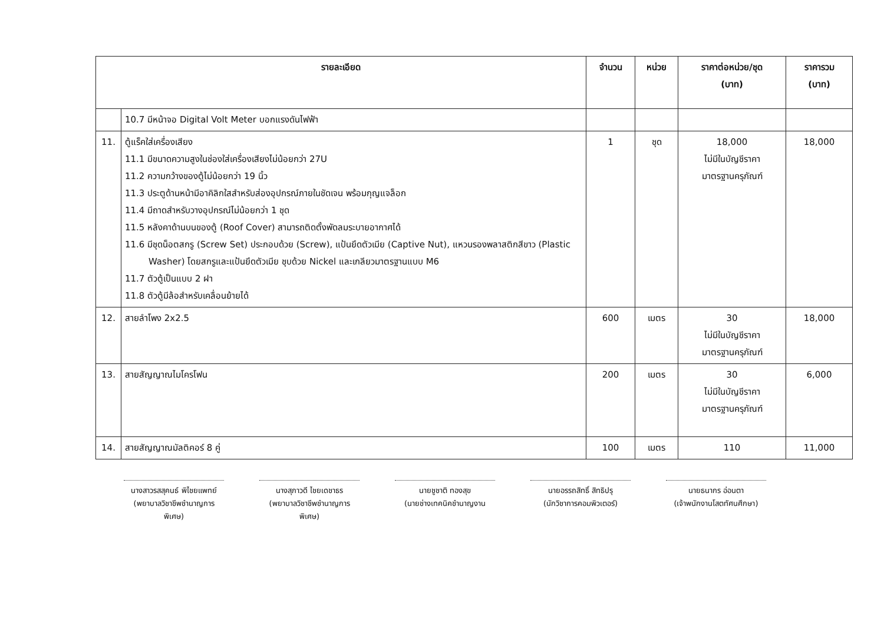| รายละเอียด | | จำนวน | หน่วย | ราคาต่อหน่วย/ชุด (บาท) | ราคารวม (บาท) |
| --- | --- | --- | --- | --- | --- |
| | 10.7 มีหน้าจอ Digital Volt Meter บอกแรงดันไฟฟ้า | | | | |
| 11. | ตู้แร็คใส่เครื่องเสียง 11.1 มีขนาดความสูงในช่องใส่เครื่องเสียงไม่น้อยกว่า 27U 11.2 ความกว้างของตู้ไม่น้อยกว่า 19 นิ้ว 11.3 ประตูด้านหน้ามีอาคิลิกใสสำหรับส่องอุปกรณ์ภายในชัดเจน พร้อมกุญแจล็อก 11.4 มีถาดสำหรับวางอุปกรณ์ไม่น้อยกว่า 1 ชุด 11.5 หลังคาด้านบนของตู้ (Roof Cover) สามารถติดตั้งพัดลมระบายอากาศได้ 11.6 มีชุดน็อตสกรู (Screw Set) ประกอบด้วย (Screw), แป้นยึดตัวเมีย (Captive Nut), แหวนรองพลาสติกสีขาว (Plastic Washer) โดยสกรูและแป้นยึดตัวเมีย ชุบด้วย Nickel และเกลียวมาตรฐานแบบ M6 11.7 ตัวตู้เป็นแบบ 2 ฝา 11.8 ตัวตู้มีล้อสำหรับเคลื่อนย้ายได้ | 1 | ชุด | 18,000 ไม่มีในบัญชีราคา มาตรฐานครุภัณฑ์ | 18,000 |
| 12. | สายลำโพง 2x2.5 | 600 | เมตร | 30 ไม่มีในบัญชีราคา มาตรฐานครุภัณฑ์ | 18,000 |
| 13. | สายสัญญาณไมโครโฟน | 200 | เมตร | 30 ไม่มีในบัญชีราคา มาตรฐานครุภัณฑ์ | 6,000 |
| 14. | สายสัญญาณมัลติคอร์ 8 คู่ | 100 | เมตร | 110 | 11,000 |
นางสาวรสสุคนธ์ พิไชยแพทย์
(พยาบาลวิชาชีพชำนาญการพิเศษ)
นางสุภาวดี ไชยเดชาธร
(พยาบาลวิชาชีพชำนาญการพิเศษ)
นายชูชาติ ทองสุข
(นายช่างเทคนิคชำนาญงาน
นายอรรถสิทธิ์ สิทธิปรุ
(นักวิชาการคอมพิวเตอร์)
นายธนากร อ่อนตา
(เจ้าพนักงานโสตทัศนศึกษา)